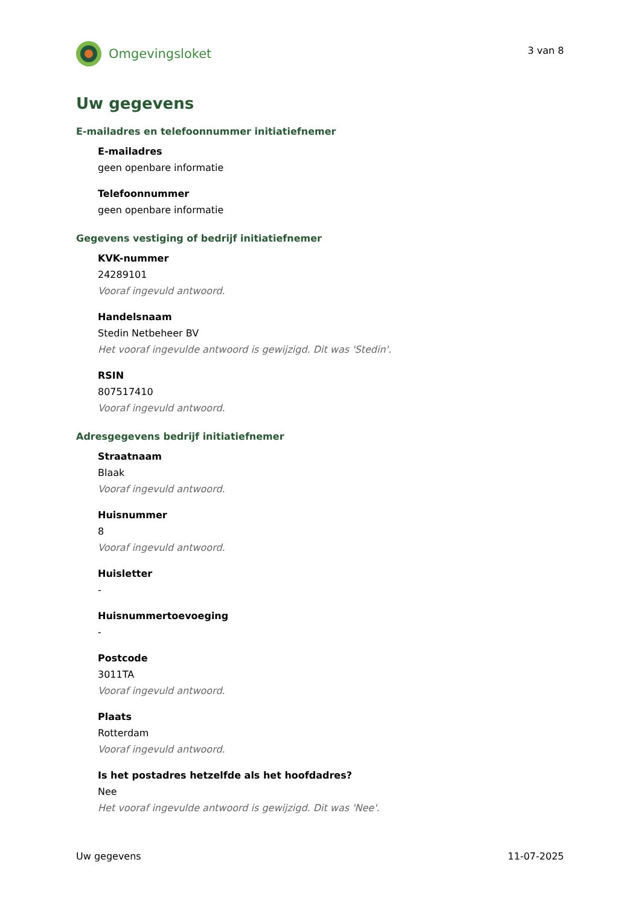Omgevingsloket
3 van 8
Uw gegevens
E-mailadres en telefoonnummer initiatiefnemer
E-mailadres
geen openbare informatie
Telefoonnummer
geen openbare informatie
Gegevens vestiging of bedrijf initiatiefnemer
KVK-nummer
24289101
Vooraf ingevuld antwoord.
Handelsnaam
Stedin Netbeheer BV
Het vooraf ingevulde antwoord is gewijzigd. Dit was 'Stedin'.
RSIN
807517410
Vooraf ingevuld antwoord.
Adresgegevens bedrijf initiatiefnemer
Straatnaam
Blaak
Vooraf ingevuld antwoord.
Huisnummer
8
Vooraf ingevuld antwoord.
Huisletter
-
Huisnummertoevoeging
-
Postcode
3011TA
Vooraf ingevuld antwoord.
Plaats
Rotterdam
Vooraf ingevuld antwoord.
Is het postadres hetzelfde als het hoofdadres?
Nee
Het vooraf ingevulde antwoord is gewijzigd. Dit was 'Nee'.
Uw gegevens 11-07-2025